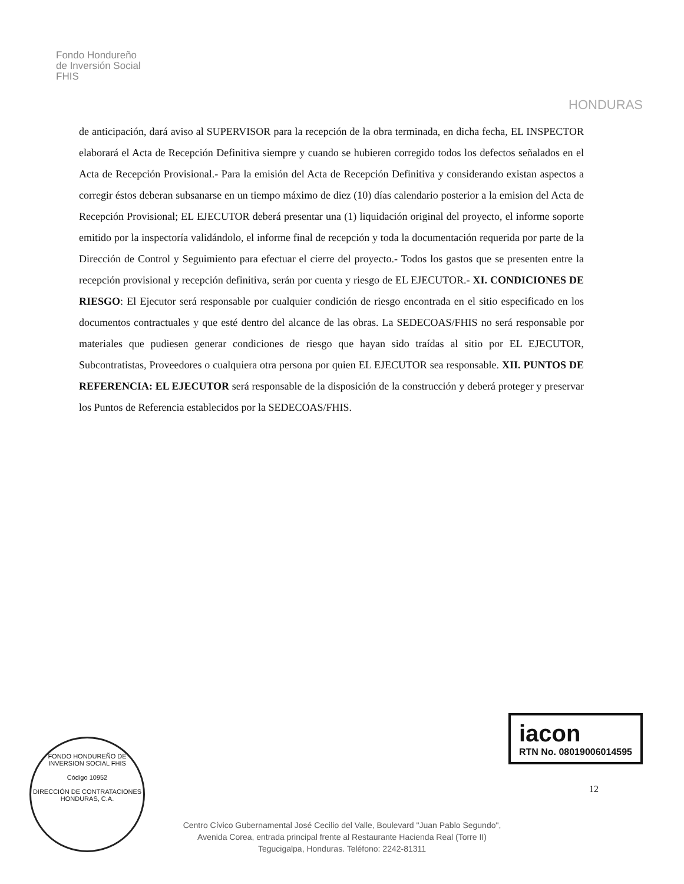Fondo Hondureño
de Inversión Social
FHIS
HONDURAS
de anticipación, dará aviso al SUPERVISOR para la recepción de la obra terminada, en dicha fecha, EL INSPECTOR elaborará el Acta de Recepción Definitiva siempre y cuando se hubieren corregido todos los defectos señalados en el Acta de Recepción Provisional.- Para la emisión del Acta de Recepción Definitiva y considerando existan aspectos a corregir éstos deberan subsanarse en un tiempo máximo de diez (10) días calendario posterior a la emision del Acta de Recepción Provisional; EL EJECUTOR deberá presentar una (1) liquidación original del proyecto, el informe soporte emitido por la inspectoría validándolo, el informe final de recepción y toda la documentación requerida por parte de la Dirección de Control y Seguimiento para efectuar el cierre del proyecto.- Todos los gastos que se presenten entre la recepción provisional y recepción definitiva, serán por cuenta y riesgo de EL EJECUTOR.- XI. CONDICIONES DE RIESGO: El Ejecutor será responsable por cualquier condición de riesgo encontrada en el sitio especificado en los documentos contractuales y que esté dentro del alcance de las obras. La SEDECOAS/FHIS no será responsable por materiales que pudiesen generar condiciones de riesgo que hayan sido traídas al sitio por EL EJECUTOR, Subcontratistas, Proveedores o cualquiera otra persona por quien EL EJECUTOR sea responsable. XII. PUNTOS DE REFERENCIA: EL EJECUTOR será responsable de la disposición de la construcción y deberá proteger y preservar los Puntos de Referencia establecidos por la SEDECOAS/FHIS.
FONDO HONDUREÑO DE INVERSION SOCIAL FHIS
Código 10952
DIRECCIÓN DE CONTRATACIONES
HONDURAS, C.A.
iacon
RTN No. 08019006014595
12
Centro Cívico Gubernamental José Cecilio del Valle, Boulevard "Juan Pablo Segundo",
Avenida Corea, entrada principal frente al Restaurante Hacienda Real (Torre II)
Tegucigalpa, Honduras. Teléfono: 2242-81311